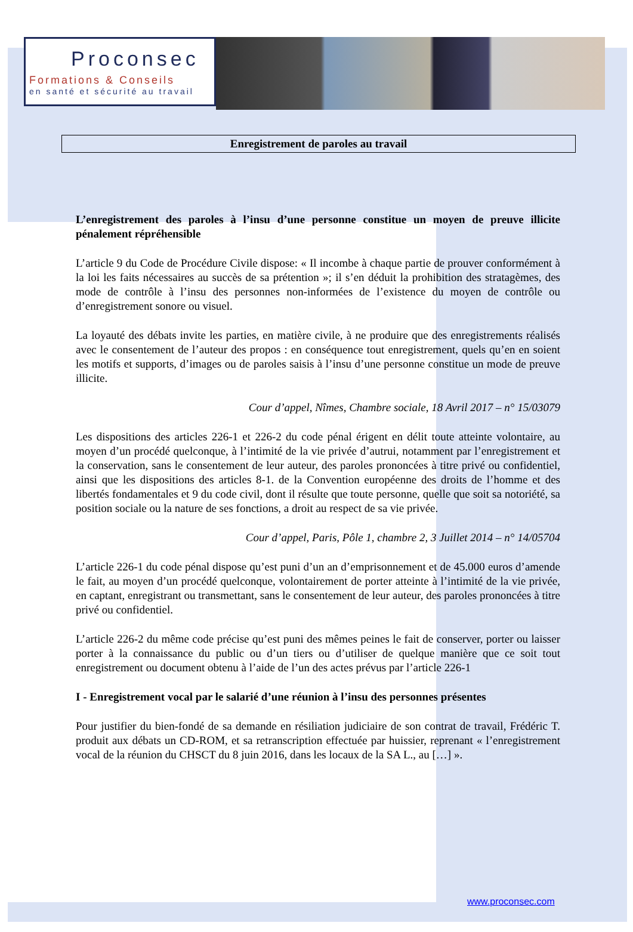Proconsec
Formations & Conseils
en santé et sécurité au travail
Enregistrement de paroles au travail
L’enregistrement des paroles à l’insu d’une personne constitue un moyen de preuve illicite pénalement répréhensible
L’article 9 du Code de Procédure Civile dispose: « Il incombe à chaque partie de prouver conformément à la loi les faits nécessaires au succès de sa prétention »; il s’en déduit la prohibition des stratagèmes, des mode de contrôle à l’insu des personnes non-informées de l’existence du moyen de contrôle ou d’enregistrement sonore ou visuel.
La loyauté des débats invite les parties, en matière civile, à ne produire que des enregistrements réalisés avec le consentement de l’auteur des propos : en conséquence tout enregistrement, quels qu’en en soient les motifs et supports, d’images ou de paroles saisis à l’insu d’une personne constitue un mode de preuve illicite.
Cour d’appel, Nîmes, Chambre sociale, 18 Avril 2017 – n° 15/03079
Les dispositions des articles 226-1 et 226-2 du code pénal érigent en délit toute atteinte volontaire, au moyen d’un procédé quelconque, à l’intimité de la vie privée d’autrui, notamment par l’enregistrement et la conservation, sans le consentement de leur auteur, des paroles prononcées à titre privé ou confidentiel, ainsi que les dispositions des articles 8-1. de la Convention européenne des droits de l’homme et des libertés fondamentales et 9 du code civil, dont il résulte que toute personne, quelle que soit sa notoriété, sa position sociale ou la nature de ses fonctions, a droit au respect de sa vie privée.
Cour d’appel, Paris, Pôle 1, chambre 2, 3 Juillet 2014 – n° 14/05704
L’article 226-1 du code pénal dispose qu’est puni d’un an d’emprisonnement et de 45.000 euros d’amende le fait, au moyen d’un procédé quelconque, volontairement de porter atteinte à l’intimité de la vie privée, en captant, enregistrant ou transmettant, sans le consentement de leur auteur, des paroles prononcées à titre privé ou confidentiel.
L’article 226-2 du même code précise qu’est puni des mêmes peines le fait de conserver, porter ou laisser porter à la connaissance du public ou d’un tiers ou d’utiliser de quelque manière que ce soit tout enregistrement ou document obtenu à l’aide de l’un des actes prévus par l’article 226-1
I - Enregistrement vocal par le salarié d’une réunion à l’insu des personnes présentes
Pour justifier du bien-fondé de sa demande en résiliation judiciaire de son contrat de travail, Frédéric T. produit aux débats un CD-ROM, et sa retranscription effectuée par huissier, reprenant « l’enregistrement vocal de la réunion du CHSCT du 8 juin 2016, dans les locaux de la SA L., au […] ».
www.proconsec.com